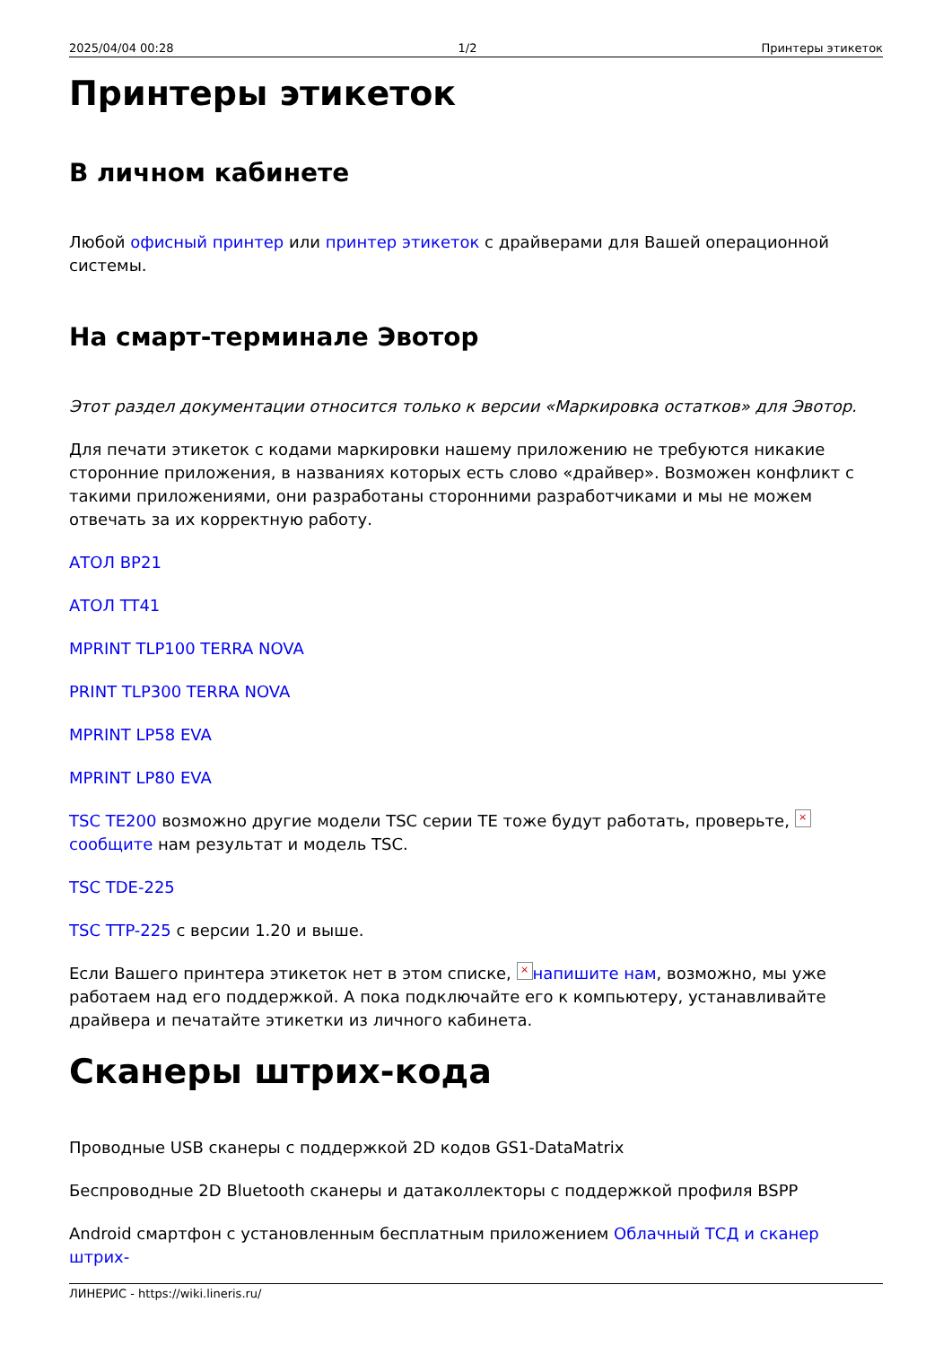2025/04/04 00:28 1/2 Принтеры этикеток
Принтеры этикеток
В личном кабинете
Любой офисный принтер или принтер этикеток с драйверами для Вашей операционной системы.
На смарт-терминале Эвотор
Этот раздел документации относится только к версии «Маркировка остатков» для Эвотор.
Для печати этикеток с кодами маркировки нашему приложению не требуются никакие сторонние приложения, в названиях которых есть слово «драйвер». Возможен конфликт с такими приложениями, они разработаны сторонними разработчиками и мы не можем отвечать за их корректную работу.
АТОЛ BP21
АТОЛ TT41
MPRINT TLP100 TERRA NOVA
PRINT TLP300 TERRA NOVA
MPRINT LP58 EVA
MPRINT LP80 EVA
TSC TE200 возможно другие модели TSC серии TE тоже будут работать, проверьте, × сообщите нам результат и модель TSC.
TSC TDE-225
TSC TTP-225 с версии 1.20 и выше.
Если Вашего принтера этикеток нет в этом списке, × напишите нам, возможно, мы уже работаем над его поддержкой. А пока подключайте его к компьютеру, устанавливайте драйвера и печатайте этикетки из личного кабинета.
Сканеры штрих-кода
Проводные USB сканеры с поддержкой 2D кодов GS1-DataMatrix
Беспроводные 2D Bluetooth сканеры и датаколлекторы с поддержкой профиля BSPP
Android смартфон с установленным бесплатным приложением Облачный ТСД и сканер штрих-
ЛИНЕРИС - https://wiki.lineris.ru/